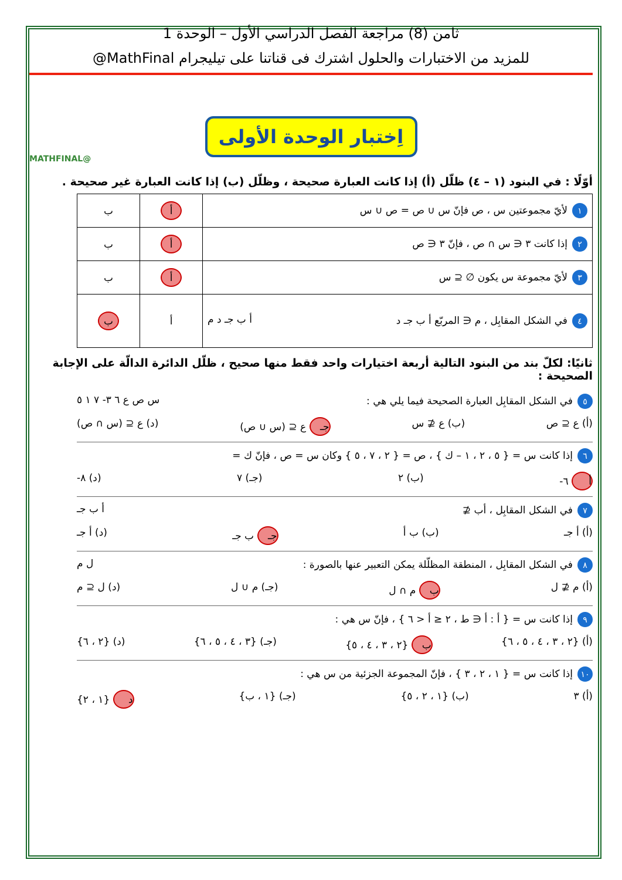ثامن (8) مراجعة الفصل الدراسي الأول – الوحدة 1
للمزيد من الاختبارات والحلول اشترك فى قناتنا على تيليجرام MathFinal@
@MATHFINAL
اِختبار الوحدة الأولى
أوّلًا : في البنود (١ – ٤) ظلّل (أ) إذا كانت العبارة صحيحة ، وظلّل (ب) إذا كانت العبارة غير صحيحة .
| ١ لأيّ مجموعتين س ، ص فإنّ س ∪ ص = ص ∪ س | أ | ب |
| ٢ إذا كانت ٣ ∈ س ∩ ص ، فإنّ ٣ ∈ ص | أ | ب |
| ٣ لأيّ مجموعة س يكون ∅ ⊆ س | أ | ب |
| ٤ في الشكل المقابِل ، م ∈ المربّع أ ب جـ د أ ب جـ د م | أ | ب |
ثانيًا: لكلّ بند من البنود التالية أربعة اختيارات واحد فقط منها صحيح ، ظلّل الدائرة الدالّة على الإجابة الصحيحة :
٥ في الشكل المقابِل العبارة الصحيحة فيما يلي هي : س ص ع ٦ ٣- ٧ ١ ٥
(أ) ع ⊆ ص (ب) ع ⊈ س جـ ع ⊆ (س ∪ ص) (د) ع ⊆ (س ∩ ص)
٦ إذا كانت س = { ٥ ، ٢ ، ١ – ك } ، ص = { ٢ ، ٧ ، ٥ } وكان س = ص ، فإنّ ك =
أ ٦- (ب) ٢ (جـ) ٧ (د) ٨-
٧ في الشكل المقابِل ، أب ⊈ أ ب جـ
(أ) أ جـ (ب) ب أ جـ ب جـ (د) أ جـ
٨ في الشكل المقابِل ، المنطقة المظلّلة يمكن التعبير عنها بالصورة : ل م
(أ) م ⊈ ل ب م ∩ ل (جـ) م ∪ ل (د) ل ⊆ م
٩ إذا كانت س = { أ : أ ∈ ط ، ٢ ≤ أ < ٦ } ، فإنّ س هي :
(أ) {٢ ، ٣ ، ٤ ، ٥ ، ٦} ب {٢ ، ٣ ، ٤ ، ٥} (جـ) {٣ ، ٤ ، ٥ ، ٦} (د) {٢ ، ٦}
١٠ إذا كانت س = { ١ ، ٢ ، ٣ } ، فإنّ المجموعة الجزئية من س هي :
(أ) ٣ (ب) {١ ، ٢ ، ٥} (جـ) {١ ، ب} د {١ ، ٢}